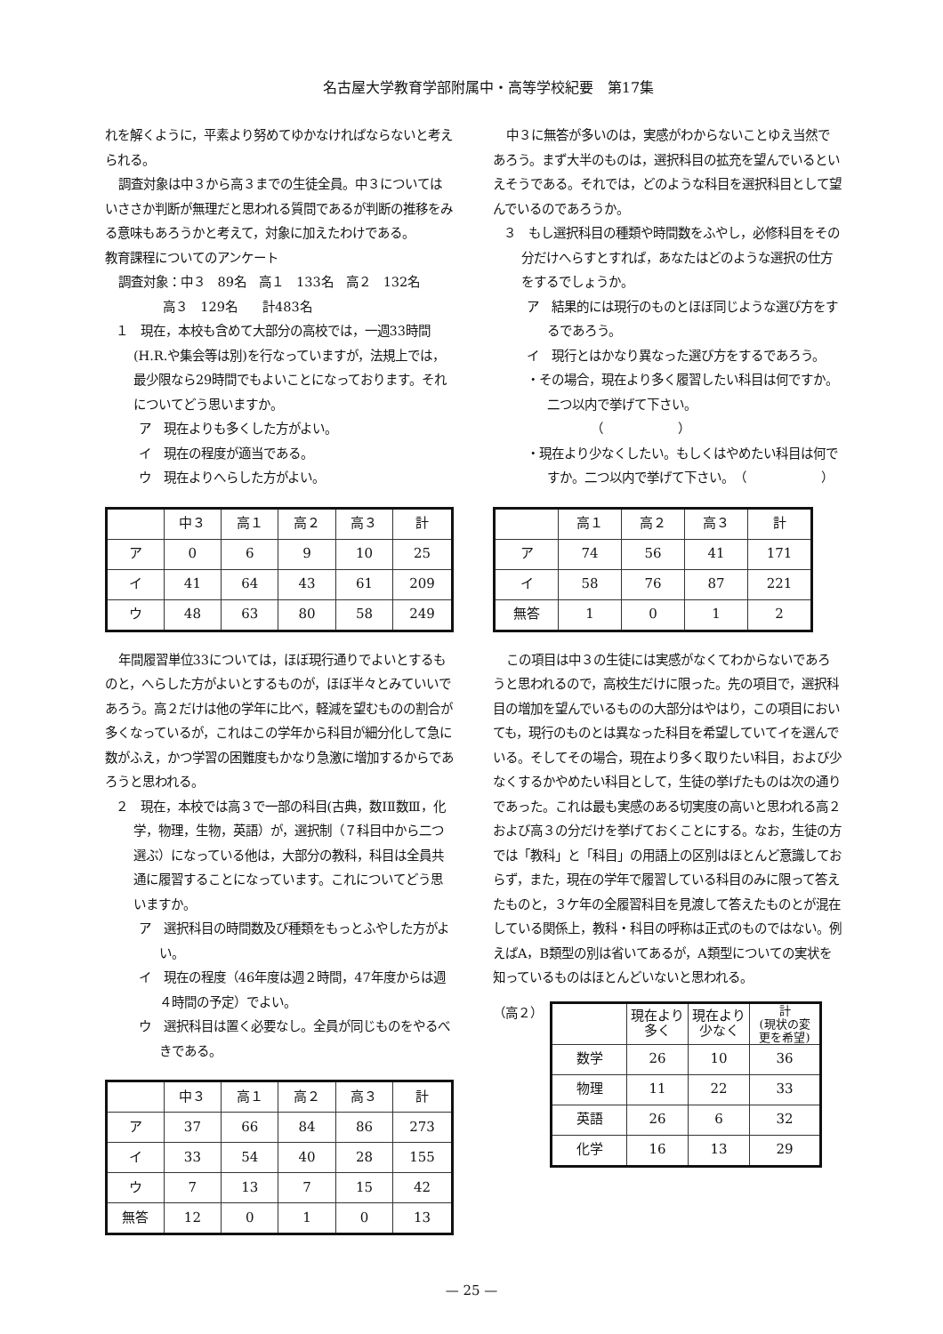名古屋大学教育学部附属中・高等学校紀要　第17集
れを解くように，平素より努めてゆかなければならないと考えられる。
調査対象は中３から高３までの生徒全員。中３についてはいささか判断が無理だと思われる質問であるが判断の推移をみる意味もあろうかと考えて，対象に加えたわけである。
教育課程についてのアンケート
調査対象：中３　89名　高１　133名　高２　132名
高３　129名　　計483名
１　現在，本校も含めて大部分の高校では，一週33時間(H.R.や集会等は別)を行なっていますが，法規上では，最少限なら29時間でもよいことになっております。それについてどう思いますか。
ア　現在よりも多くした方がよい。
イ　現在の程度が適当である。
ウ　現在よりへらした方がよい。
| | 中３ | 高１ | 高２ | 高３ | 計 |
| --- | --- | --- | --- | --- | --- |
| ア | 0 | 6 | 9 | 10 | 25 |
| イ | 41 | 64 | 43 | 61 | 209 |
| ウ | 48 | 63 | 80 | 58 | 249 |
年間履習単位33については，ほぼ現行通りでよいとするものと，へらした方がよいとするものが，ほぼ半々とみていいであろう。高２だけは他の学年に比べ，軽減を望むものの割合が多くなっているが，これはこの学年から科目が細分化して急に数がふえ，かつ学習の困難度もかなり急激に増加するからであろうと思われる。
２　現在，本校では高３で一部の科目(古典，数ⅠⅡ数Ⅲ，化学，物理，生物，英語）が，選択制（７科目中から二つ選ぶ）になっている他は，大部分の教科，科目は全員共通に履習することになっています。これについてどう思いますか。
ア　選択科目の時間数及び種類をもっとふやした方がよい。
イ　現在の程度（46年度は週２時間，47年度からは週４時間の予定）でよい。
ウ　選択科目は置く必要なし。全員が同じものをやるべきである。
| | 中３ | 高１ | 高２ | 高３ | 計 |
| --- | --- | --- | --- | --- | --- |
| ア | 37 | 66 | 84 | 86 | 273 |
| イ | 33 | 54 | 40 | 28 | 155 |
| ウ | 7 | 13 | 7 | 15 | 42 |
| 無答 | 12 | 0 | 1 | 0 | 13 |
中３に無答が多いのは，実感がわからないことゆえ当然であろう。まず大半のものは，選択科目の拡充を望んでいるといえそうである。それでは，どのような科目を選択科目として望んでいるのであろうか。
３　もし選択科目の種類や時間数をふやし，必修科目をその分だけへらすとすれば，あなたはどのような選択の仕方をするでしょうか。
ア　結果的には現行のものとほぼ同じような選び方をするであろう。
イ　現行とはかなり異なった選び方をするであろう。
・その場合，現在より多く履習したい科目は何ですか。二つ以内で挙げて下さい。
　　　　（　　　　　　）
・現在より少なくしたい。もしくはやめたい科目は何ですか。二つ以内で挙げて下さい。　（　　　　　　）
| | 高１ | 高２ | 高３ | 計 |
| --- | --- | --- | --- | --- |
| ア | 74 | 56 | 41 | 171 |
| イ | 58 | 76 | 87 | 221 |
| 無答 | 1 | 0 | 1 | 2 |
この項目は中３の生徒には実感がなくてわからないであろうと思われるので，高校生だけに限った。先の項目で，選択科目の増加を望んでいるものの大部分はやはり，この項目においても，現行のものとは異なった科目を希望していてイを選んでいる。そしてその場合，現在より多く取りたい科目，および少なくするかやめたい科目として，生徒の挙げたものは次の通りであった。これは最も実感のある切実度の高いと思われる高２および高３の分だけを挙げておくことにする。なお，生徒の方では「教科」と「科目」の用語上の区別はほとんど意識しておらず，また，現在の学年で履習している科目のみに限って答えたものと，３ケ年の全履習科目を見渡して答えたものとが混在している関係上，教科・科目の呼称は正式のものではない。例えばA，B類型の別は省いてあるが，A類型についての実状を知っているものはほとんどいないと思われる。
（高２）
| | 現在より多く | 現在より少なく | 計 (現状の変更を希望) |
| --- | --- | --- | --- |
| 数学 | 26 | 10 | 36 |
| 物理 | 11 | 22 | 33 |
| 英語 | 26 | 6 | 32 |
| 化学 | 16 | 13 | 29 |
— 25 —